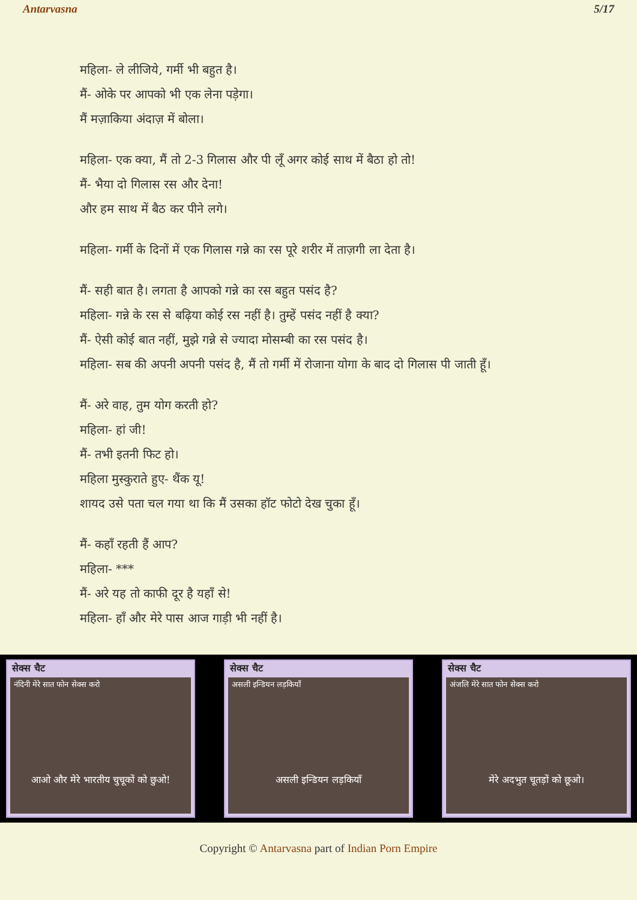Antarvasna 5/17
महिला- ले लीजिये, गर्मी भी बहुत है।
मैं- ओके पर आपको भी एक लेना पड़ेगा।
मैं मज़ाकिया अंदाज़ में बोला।
महिला- एक क्या, मैं तो 2-3 गिलास और पी लूँ अगर कोई साथ में बैठा हो तो!
मैं- भैया दो गिलास रस और देना!
और हम साथ में बैठ कर पीने लगे।
महिला- गर्मी के दिनों में एक गिलास गन्ने का रस पूरे शरीर में ताज़गी ला देता है।
मैं- सही बात है। लगता है आपको गन्ने का रस बहुत पसंद है?
महिला- गन्ने के रस से बढ़िया कोई रस नहीं है। तुम्हें पसंद नहीं है क्या?
मैं- ऐसी कोई बात नहीं, मुझे गन्ने से ज्यादा मोसम्बी का रस पसंद है।
महिला- सब की अपनी अपनी पसंद है, मैं तो गर्मी में रोजाना योगा के बाद दो गिलास पी जाती हूँ।
मैं- अरे वाह, तुम योग करती हो?
महिला- हां जी!
मैं- तभी इतनी फिट हो।
महिला मुस्कुराते हुए- थैंक यू!
शायद उसे पता चल गया था कि मैं उसका हॉट फोटो देख चुका हूँ।
मैं- कहाँ रहती हैं आप?
महिला- ***
मैं- अरे यह तो काफी दूर है यहाँ से!
महिला- हाँ और मेरे पास आज गाड़ी भी नहीं है।
सेक्स चैट
नंदिनी मेरे सात फोन सेक्स करो
आओ और मेरे भारतीय चुचूकों को छुओ!
सेक्स चैट
असली इन्डियन लड़कियाँ
असली इन्डियन लड़कियाँ
सेक्स चैट
अंजलि मेरे सात फोन सेक्स करो
मेरे अदभुत चूतड़ों को छूओ।
Copyright © Antarvasna part of Indian Porn Empire